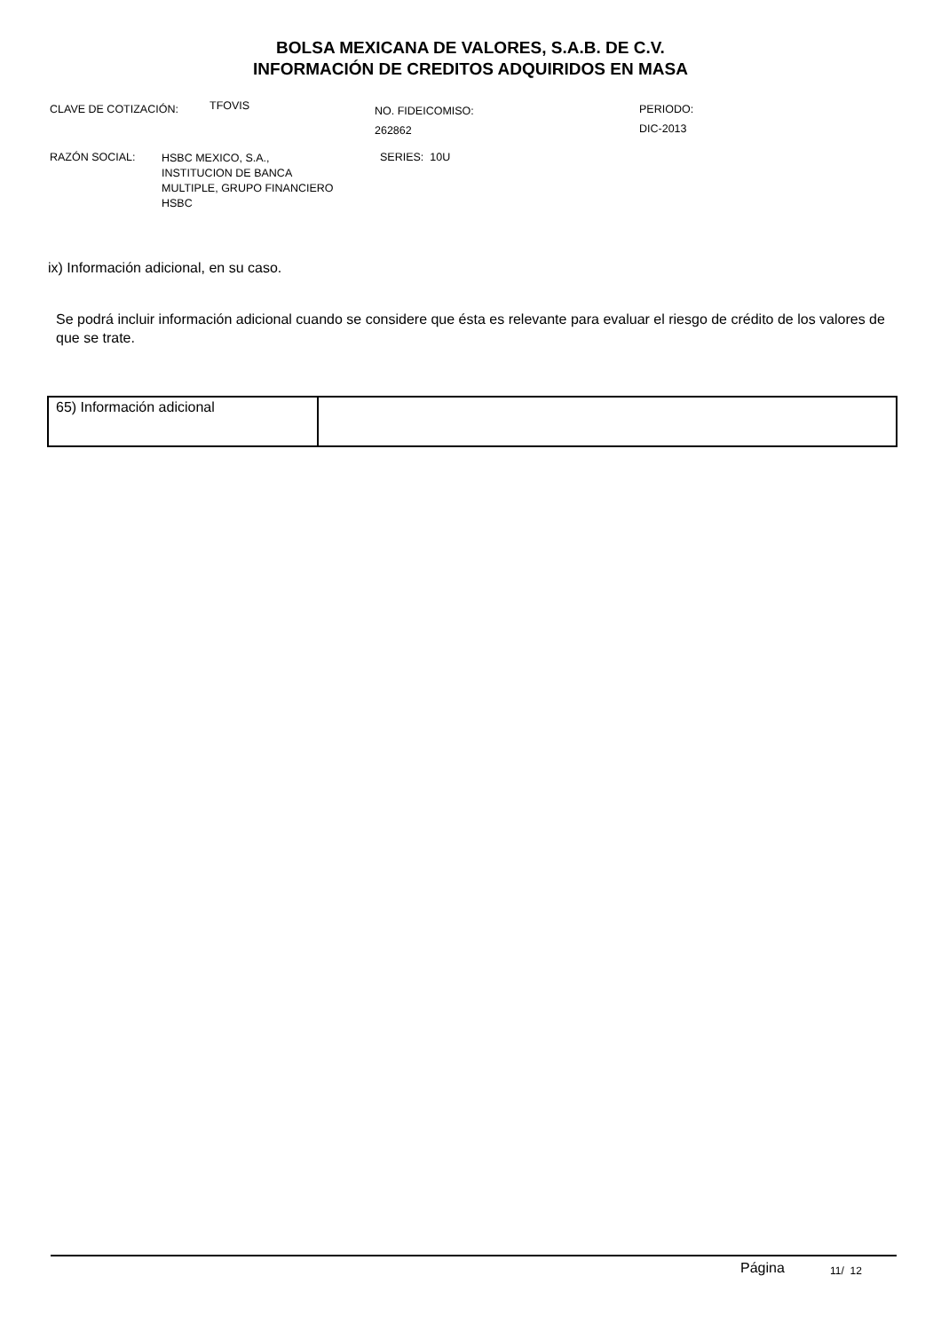BOLSA MEXICANA DE VALORES, S.A.B. DE C.V.
INFORMACIÓN DE CREDITOS ADQUIRIDOS EN MASA
CLAVE DE COTIZACIÓN:
TFOVIS
NO. FIDEICOMISO:
262862
PERIODO:
DIC-2013
RAZÓN SOCIAL:
HSBC MEXICO, S.A.,
INSTITUCION DE BANCA
MULTIPLE, GRUPO FINANCIERO
HSBC
SERIES: 10U
ix) Información adicional, en su caso.
Se podrá incluir información adicional cuando se considere que ésta es relevante para evaluar el riesgo de crédito de los valores de que se trate.
| 65) Información adicional | |
Página 11/ 12